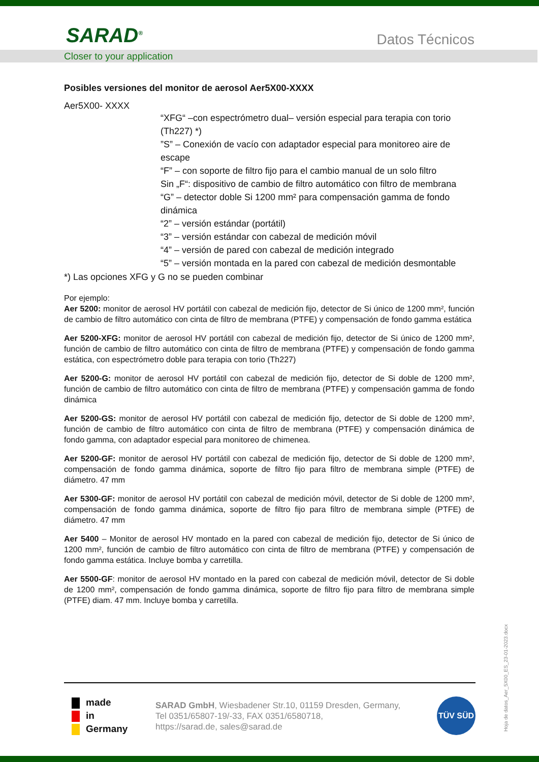SARAD<sup>®</sup> Datos Técnicos
Closer to your application
Posibles versiones del monitor de aerosol Aer5X00-XXXX
Aer5X00- XXXX
“XFG“ –con espectrómetro dual– versión especial para terapia con torio (Th227) *)
”S” – Conexión de vacío con adaptador especial para monitoreo aire de escape
“F” – con soporte de filtro fijo para el cambio manual de un solo filtro
Sin „F“: dispositivo de cambio de filtro automático con filtro de membrana
“G” – detector doble Si 1200 mm² para compensación gamma de fondo dinámica
“2” – versión estándar (portátil)
“3” – versión estándar con cabezal de medición móvil
“4” – versión de pared con cabezal de medición integrado
“5” – versión montada en la pared con cabezal de medición desmontable
*) Las opciones XFG y G no se pueden combinar
Por ejemplo:
Aer 5200: monitor de aerosol HV portátil con cabezal de medición fijo, detector de Si único de 1200 mm², función de cambio de filtro automático con cinta de filtro de membrana (PTFE) y compensación de fondo gamma estática
Aer 5200-XFG: monitor de aerosol HV portátil con cabezal de medición fijo, detector de Si único de 1200 mm², función de cambio de filtro automático con cinta de filtro de membrana (PTFE) y compensación de fondo gamma estática, con espectrómetro doble para terapia con torio (Th227)
Aer 5200-G: monitor de aerosol HV portátil con cabezal de medición fijo, detector de Si doble de 1200 mm², función de cambio de filtro automático con cinta de filtro de membrana (PTFE) y compensación gamma de fondo dinámica
Aer 5200-GS: monitor de aerosol HV portátil con cabezal de medición fijo, detector de Si doble de 1200 mm², función de cambio de filtro automático con cinta de filtro de membrana (PTFE) y compensación dinámica de fondo gamma, con adaptador especial para monitoreo de chimenea.
Aer 5200-GF: monitor de aerosol HV portátil con cabezal de medición fijo, detector de Si doble de 1200 mm², compensación de fondo gamma dinámica, soporte de filtro fijo para filtro de membrana simple (PTFE) de diámetro. 47 mm
Aer 5300-GF: monitor de aerosol HV portátil con cabezal de medición móvil, detector de Si doble de 1200 mm², compensación de fondo gamma dinámica, soporte de filtro fijo para filtro de membrana simple (PTFE) de diámetro. 47 mm
Aer 5400 – Monitor de aerosol HV montado en la pared con cabezal de medición fijo, detector de Si único de 1200 mm², función de cambio de filtro automático con cinta de filtro de membrana (PTFE) y compensación de fondo gamma estática. Incluye bomba y carretilla.
Aer 5500-GF: monitor de aerosol HV montado en la pared con cabezal de medición móvil, detector de Si doble de 1200 mm², compensación de fondo gamma dinámica, soporte de filtro fijo para filtro de membrana simple (PTFE) diam. 47 mm. Incluye bomba y carretilla.
made
in
Germany
SARAD GmbH, Wiesbadener Str.10, 01159 Dresden, Germany,
Tel 0351/65807-19/-33, FAX 0351/6580718,
https://sarad.de, sales@sarad.de
TÜV SÜD
Hoja de datos_Aer_5X00_ES_23-01-2023.docx